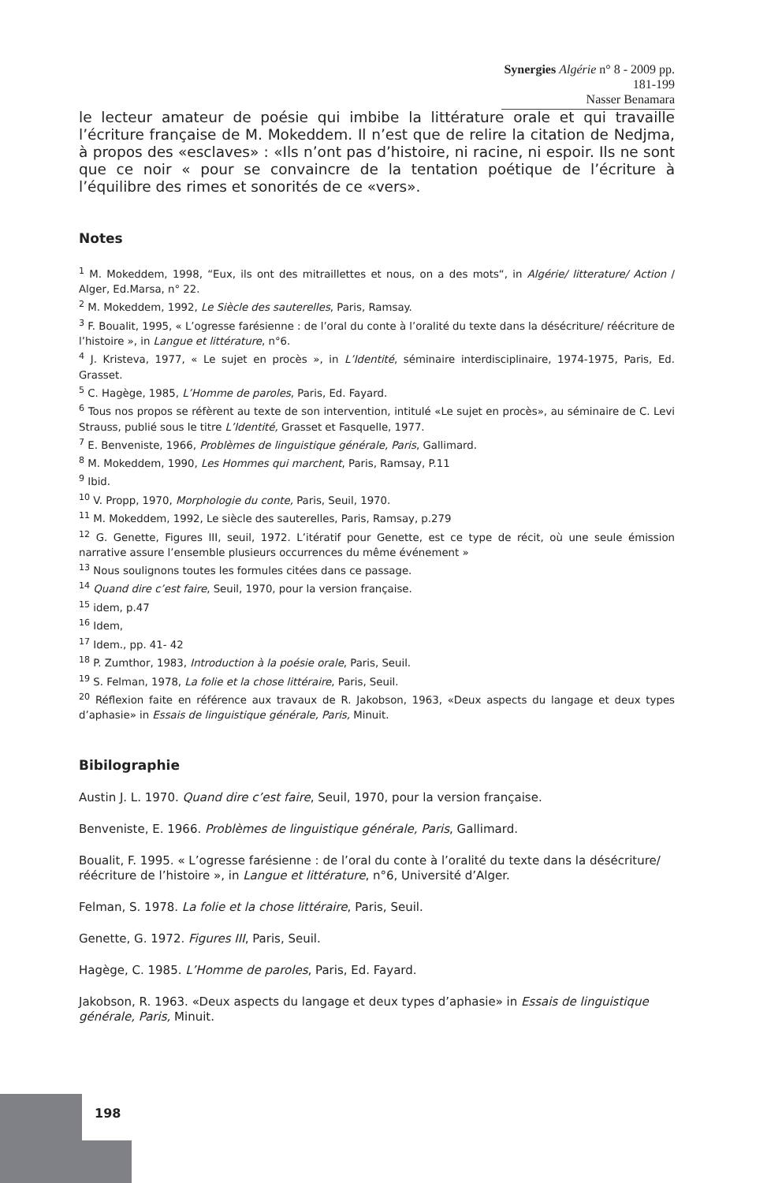Synergies Algérie n° 8 - 2009 pp. 181-199
Nasser Benamara
le lecteur amateur de poésie qui imbibe la littérature orale et qui travaille l’écriture française de M. Mokeddem. Il n’est que de relire la citation de Nedjma, à propos des «esclaves» : «Ils n’ont pas d’histoire, ni racine, ni espoir. Ils ne sont que ce noir « pour se convaincre de la tentation poétique de l’écriture à l’équilibre des rimes et sonorités de ce «vers».
Notes
<sup>1</sup> M. Mokeddem, 1998, “Eux, ils ont des mitraillettes et nous, on a des mots“, in Algérie/ litterature/ Action / Alger, Ed.Marsa, n° 22.
<sup>2</sup> M. Mokeddem, 1992, Le Siècle des sauterelles, Paris, Ramsay.
<sup>3</sup> F. Boualit, 1995, « L’ogresse farésienne : de l’oral du conte à l’oralité du texte dans la désécriture/ réécriture de l’histoire », in Langue et littérature, n°6.
<sup>4</sup> J. Kristeva, 1977, « Le sujet en procès », in L’Identité, séminaire interdisciplinaire, 1974-1975, Paris, Ed. Grasset.
<sup>5</sup> C. Hagège, 1985, L’Homme de paroles, Paris, Ed. Fayard.
<sup>6</sup> Tous nos propos se réfèrent au texte de son intervention, intitulé «Le sujet en procès», au séminaire de C. Levi Strauss, publié sous le titre L’Identité, Grasset et Fasquelle, 1977.
<sup>7</sup> E. Benveniste, 1966, Problèmes de linguistique générale, Paris, Gallimard.
<sup>8</sup> M. Mokeddem, 1990, Les Hommes qui marchent, Paris, Ramsay, P.11
<sup>9</sup> Ibid.
<sup>10</sup> V. Propp, 1970, Morphologie du conte, Paris, Seuil, 1970.
<sup>11</sup> M. Mokeddem, 1992, Le siècle des sauterelles, Paris, Ramsay, p.279
<sup>12</sup> G. Genette, Figures III, seuil, 1972. L’itératif pour Genette, est ce type de récit, où une seule émission narrative assure l’ensemble plusieurs occurrences du même événement »
<sup>13</sup> Nous soulignons toutes les formules citées dans ce passage.
<sup>14</sup> Quand dire c’est faire, Seuil, 1970, pour la version française.
<sup>15</sup> idem, p.47
<sup>16</sup> Idem,
<sup>17</sup> Idem., pp. 41- 42
<sup>18</sup> P. Zumthor, 1983, Introduction à la poésie orale, Paris, Seuil.
<sup>19</sup> S. Felman, 1978, La folie et la chose littéraire, Paris, Seuil.
<sup>20</sup> Réflexion faite en référence aux travaux de R. Jakobson, 1963, «Deux aspects du langage et deux types d’aphasie» in Essais de linguistique générale, Paris, Minuit.
Bibilographie
Austin J. L. 1970. Quand dire c’est faire, Seuil, 1970, pour la version française.
Benveniste, E. 1966. Problèmes de linguistique générale, Paris, Gallimard.
Boualit, F. 1995. « L’ogresse farésienne : de l’oral du conte à l’oralité du texte dans la désécriture/ réécriture de l’histoire », in Langue et littérature, n°6, Université d’Alger.
Felman, S. 1978. La folie et la chose littéraire, Paris, Seuil.
Genette, G. 1972. Figures III, Paris, Seuil.
Hagège, C. 1985. L’Homme de paroles, Paris, Ed. Fayard.
Jakobson, R. 1963. «Deux aspects du langage et deux types d’aphasie» in Essais de linguistique générale, Paris, Minuit.
198